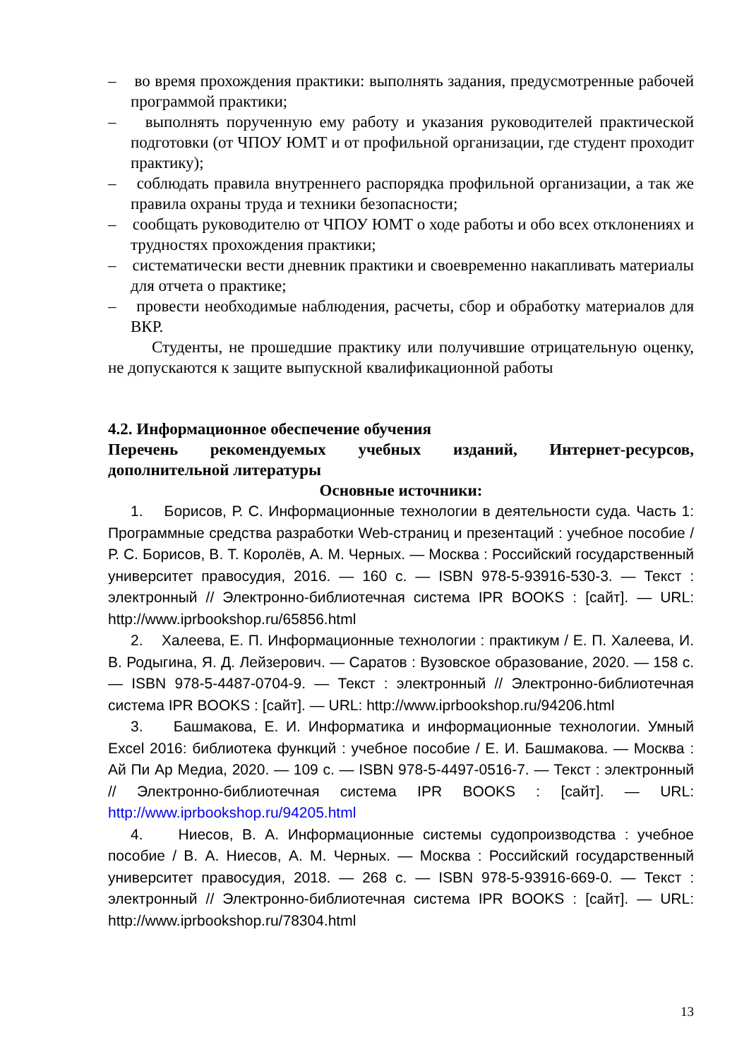– во время прохождения практики: выполнять задания, предусмотренные рабочей программой практики;
– выполнять порученную ему работу и указания руководителей практической подготовки (от ЧПОУ ЮМТ и от профильной организации, где студент проходит практику);
– соблюдать правила внутреннего распорядка профильной организации, а так же правила охраны труда и техники безопасности;
– сообщать руководителю от ЧПОУ ЮМТ о ходе работы и обо всех отклонениях и трудностях прохождения практики;
– систематически вести дневник практики и своевременно накапливать материалы для отчета о практике;
– провести необходимые наблюдения, расчеты, сбор и обработку материалов для ВКР.
Студенты, не прошедшие практику или получившие отрицательную оценку, не допускаются к защите выпускной квалификационной работы
4.2. Информационное обеспечение обучения
Перечень рекомендуемых учебных изданий, Интернет-ресурсов, дополнительной литературы
Основные источники:
1. Борисов, Р. С. Информационные технологии в деятельности суда. Часть 1: Программные средства разработки Web-страниц и презентаций : учебное пособие / Р. С. Борисов, В. Т. Королёв, А. М. Черных. — Москва : Российский государственный университет правосудия, 2016. — 160 с. — ISBN 978-5-93916-530-3. — Текст : электронный // Электронно-библиотечная система IPR BOOKS : [сайт]. — URL: http://www.iprbookshop.ru/65856.html
2. Халеева, Е. П. Информационные технологии : практикум / Е. П. Халеева, И. В. Родыгина, Я. Д. Лейзерович. — Саратов : Вузовское образование, 2020. — 158 c. — ISBN 978-5-4487-0704-9. — Текст : электронный // Электронно-библиотечная система IPR BOOKS : [сайт]. — URL: http://www.iprbookshop.ru/94206.html
3. Башмакова, Е. И. Информатика и информационные технологии. Умный Excel 2016: библиотека функций : учебное пособие / Е. И. Башмакова. — Москва : Ай Пи Ар Медиа, 2020. — 109 c. — ISBN 978-5-4497-0516-7. — Текст : электронный // Электронно-библиотечная система IPR BOOKS : [сайт]. — URL: http://www.iprbookshop.ru/94205.html
4. Ниесов, В. А. Информационные системы судопроизводства : учебное пособие / В. А. Ниесов, А. М. Черных. — Москва : Российский государственный университет правосудия, 2018. — 268 c. — ISBN 978-5-93916-669-0. — Текст : электронный // Электронно-библиотечная система IPR BOOKS : [сайт]. — URL: http://www.iprbookshop.ru/78304.html
13